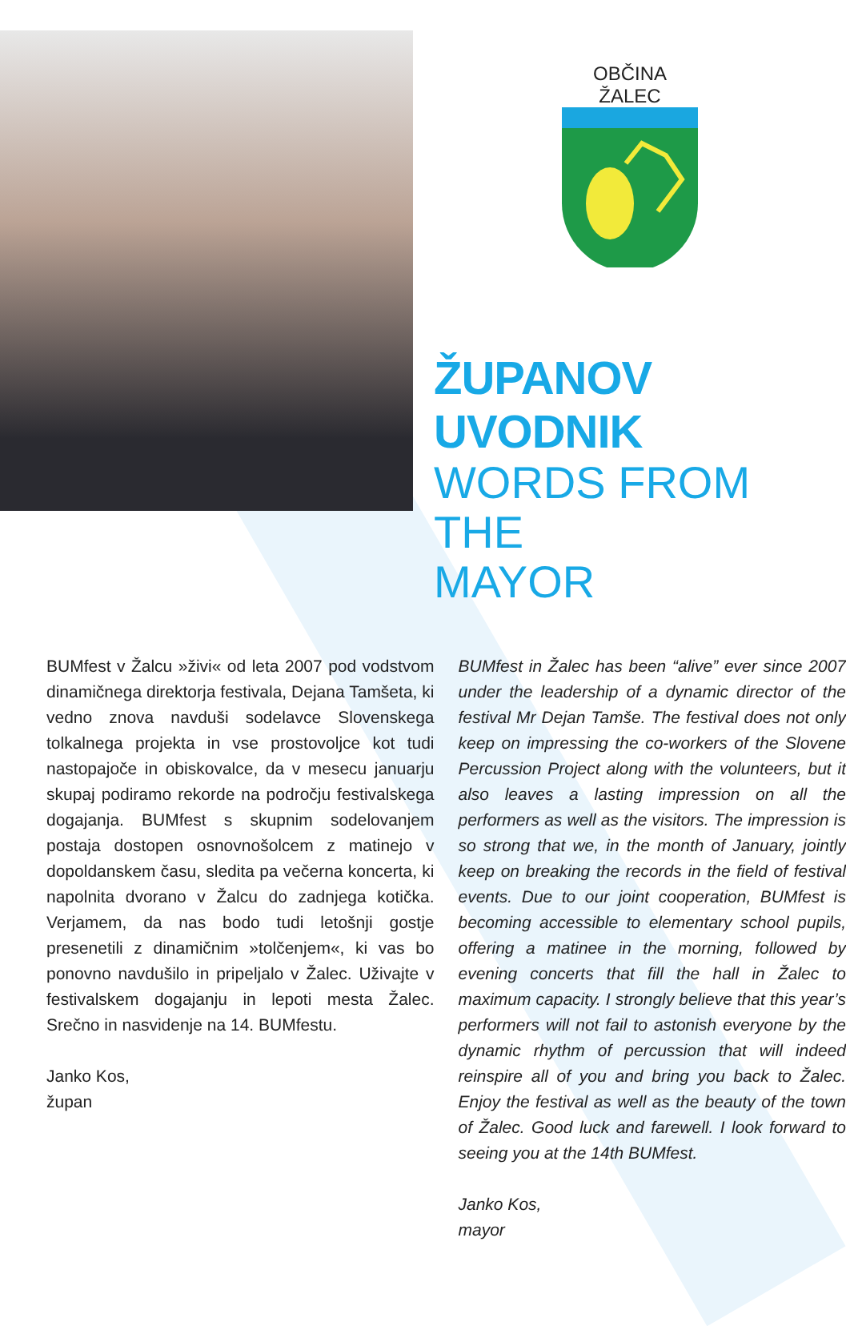OBČINA ŽALEC
ŽUPANOV UVODNIK
WORDS FROM THE
MAYOR
BUMfest v Žalcu »živi« od leta 2007 pod vodstvom dinamičnega direktorja festivala, Dejana Tamšeta, ki vedno znova navduši sodelavce Slovenskega tolkalnega projekta in vse prostovoljce kot tudi nastopajoče in obiskovalce, da v mesecu januarju skupaj podiramo rekorde na področju festivalskega dogajanja. BUMfest s skupnim sodelovanjem postaja dostopen osnovnošolcem z matinejo v dopoldanskem času, sledita pa večerna koncerta, ki napolnita dvorano v Žalcu do zadnjega kotička. Verjamem, da nas bodo tudi letošnji gostje presenetili z dinamičnim »tolčenjem«, ki vas bo ponovno navdušilo in pripeljalo v Žalec. Uživajte v festivalskem dogajanju in lepoti mesta Žalec. Srečno in nasvidenje na 14. BUMfestu.
Janko Kos,
župan
BUMfest in Žalec has been “alive” ever since 2007 under the leadership of a dynamic director of the festival Mr Dejan Tamše. The festival does not only keep on impressing the co-workers of the Slovene Percussion Project along with the volunteers, but it also leaves a lasting impression on all the performers as well as the visitors. The impression is so strong that we, in the month of January, jointly keep on breaking the records in the field of festival events. Due to our joint cooperation, BUMfest is becoming accessible to elementary school pupils, offering a matinee in the morning, followed by evening concerts that fill the hall in Žalec to maximum capacity. I strongly believe that this year’s performers will not fail to astonish everyone by the dynamic rhythm of percussion that will indeed reinspire all of you and bring you back to Žalec. Enjoy the festival as well as the beauty of the town of Žalec. Good luck and farewell. I look forward to seeing you at the 14th BUMfest.
Janko Kos,
mayor